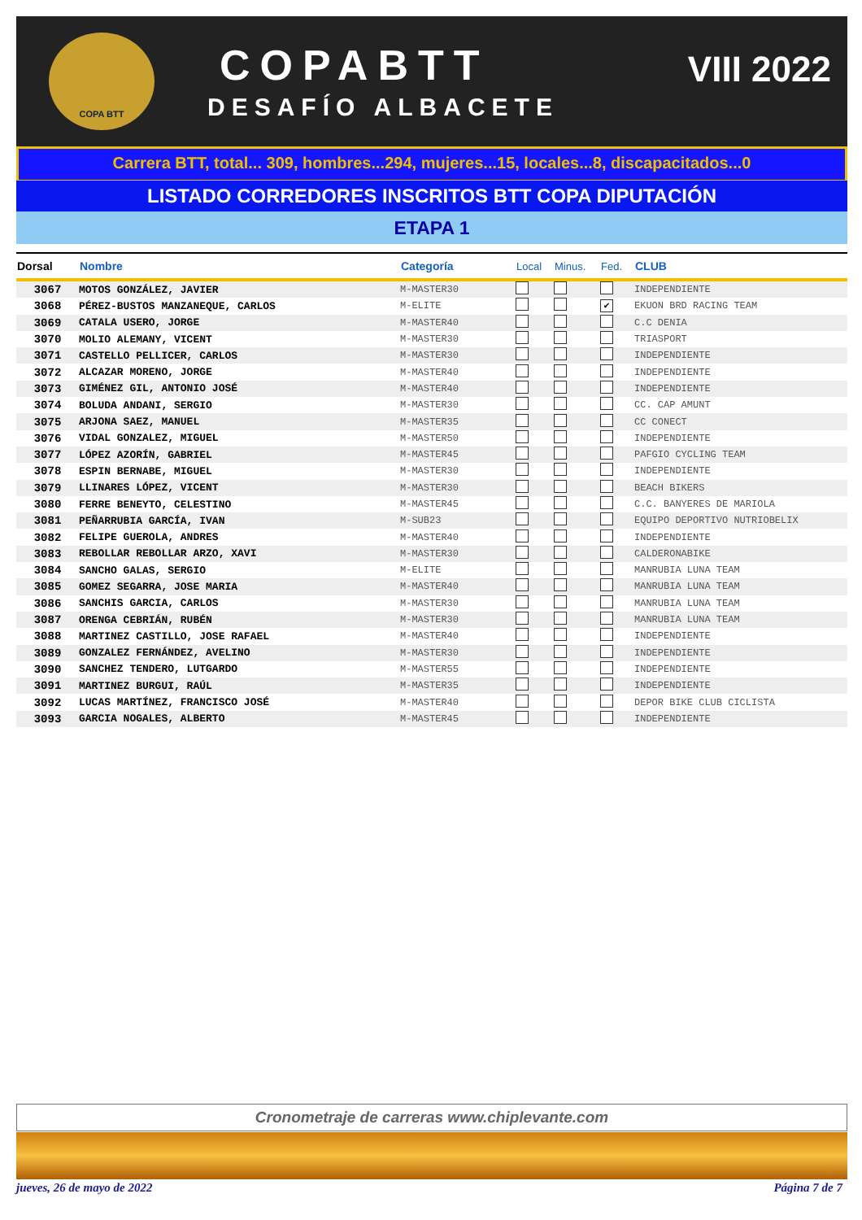COPA BTT
COPABTT
DESAFÍO ALBACETE
VIII 2022
Carrera BTT, total... 309, hombres...294, mujeres...15, locales...8, discapacitados...0
LISTADO CORREDORES INSCRITOS BTT COPA DIPUTACIÓN
ETAPA 1
| Dorsal | Nombre | Categoría | Local | Minus. | Fed. | CLUB |
| --- | --- | --- | --- | --- | --- | --- |
| 3067 | MOTOS GONZÁLEZ, JAVIER | M-MASTER30 | | | | INDEPENDIENTE |
| 3068 | PÉREZ-BUSTOS MANZANEQUE, CARLOS | M-ELITE | | | ✔ | EKUON BRD RACING TEAM |
| 3069 | CATALA USERO, JORGE | M-MASTER40 | | | | C.C DENIA |
| 3070 | MOLIO ALEMANY, VICENT | M-MASTER30 | | | | TRIASPORT |
| 3071 | CASTELLO PELLICER, CARLOS | M-MASTER30 | | | | INDEPENDIENTE |
| 3072 | ALCAZAR MORENO, JORGE | M-MASTER40 | | | | INDEPENDIENTE |
| 3073 | GIMÉNEZ GIL, ANTONIO JOSÉ | M-MASTER40 | | | | INDEPENDIENTE |
| 3074 | BOLUDA ANDANI, SERGIO | M-MASTER30 | | | | CC. CAP AMUNT |
| 3075 | ARJONA SAEZ, MANUEL | M-MASTER35 | | | | CC CONECT |
| 3076 | VIDAL GONZALEZ, MIGUEL | M-MASTER50 | | | | INDEPENDIENTE |
| 3077 | LÓPEZ AZORÍN, GABRIEL | M-MASTER45 | | | | PAFGIO CYCLING TEAM |
| 3078 | ESPIN BERNABE, MIGUEL | M-MASTER30 | | | | INDEPENDIENTE |
| 3079 | LLINARES LÓPEZ, VICENT | M-MASTER30 | | | | BEACH BIKERS |
| 3080 | FERRE BENEYTO, CELESTINO | M-MASTER45 | | | | C.C. BANYERES DE MARIOLA |
| 3081 | PEÑARRUBIA GARCÍA, IVAN | M-SUB23 | | | | EQUIPO DEPORTIVO NUTRIOBELIX |
| 3082 | FELIPE GUEROLA, ANDRES | M-MASTER40 | | | | INDEPENDIENTE |
| 3083 | REBOLLAR REBOLLAR ARZO, XAVI | M-MASTER30 | | | | CALDERONABIKE |
| 3084 | SANCHO GALAS, SERGIO | M-ELITE | | | | MANRUBIA LUNA TEAM |
| 3085 | GOMEZ SEGARRA, JOSE MARIA | M-MASTER40 | | | | MANRUBIA LUNA TEAM |
| 3086 | SANCHIS GARCIA, CARLOS | M-MASTER30 | | | | MANRUBIA LUNA TEAM |
| 3087 | ORENGA CEBRIÁN, RUBÉN | M-MASTER30 | | | | MANRUBIA LUNA TEAM |
| 3088 | MARTINEZ CASTILLO, JOSE RAFAEL | M-MASTER40 | | | | INDEPENDIENTE |
| 3089 | GONZALEZ FERNÁNDEZ, AVELINO | M-MASTER30 | | | | INDEPENDIENTE |
| 3090 | SANCHEZ TENDERO, LUTGARDO | M-MASTER55 | | | | INDEPENDIENTE |
| 3091 | MARTINEZ BURGUI, RAÚL | M-MASTER35 | | | | INDEPENDIENTE |
| 3092 | LUCAS MARTÍNEZ, FRANCISCO JOSÉ | M-MASTER40 | | | | DEPOR BIKE CLUB CICLISTA |
| 3093 | GARCIA NOGALES, ALBERTO | M-MASTER45 | | | | INDEPENDIENTE |
Cronometraje de carreras www.chiplevante.com
jueves, 26 de mayo de 2022 Página 7 de 7